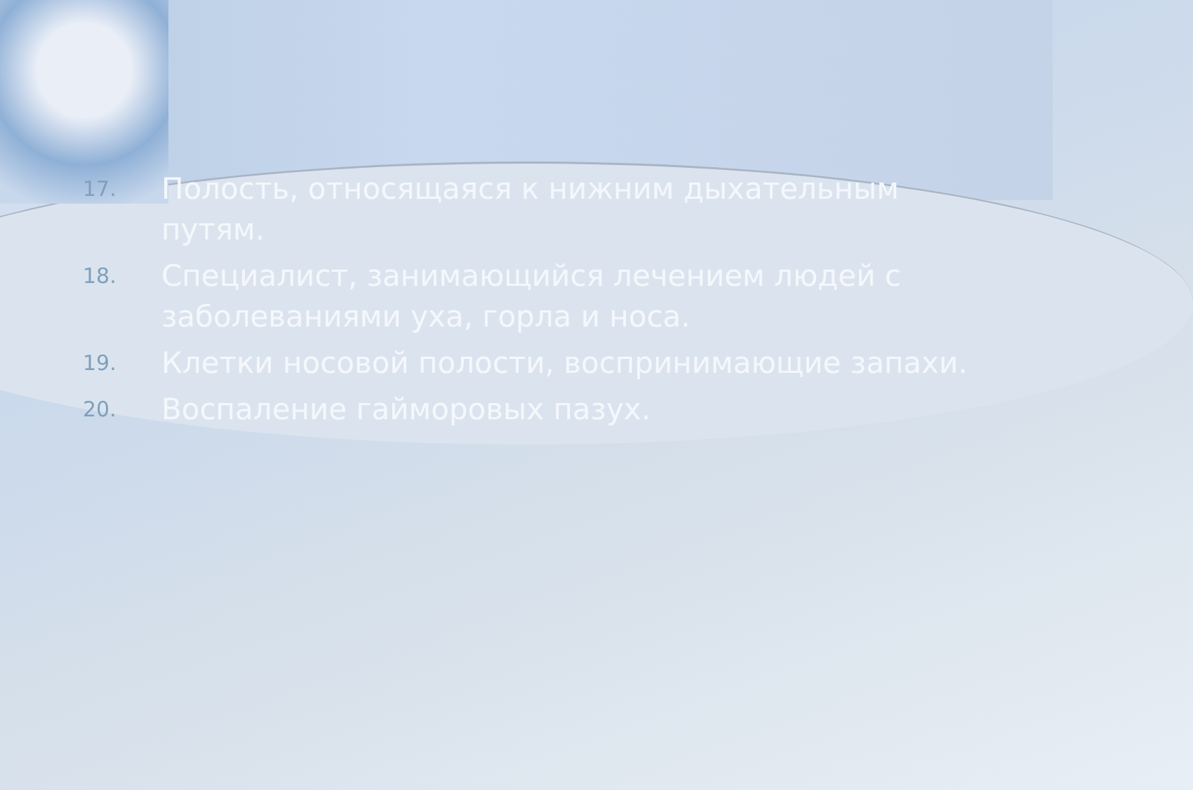17. Полость, относящаяся к нижним дыхательным путям.
18. Специалист, занимающийся лечением людей с заболеваниями уха, горла и носа.
19. Клетки носовой полости, воспринимающие запахи.
20. Воспаление гайморовых пазух.